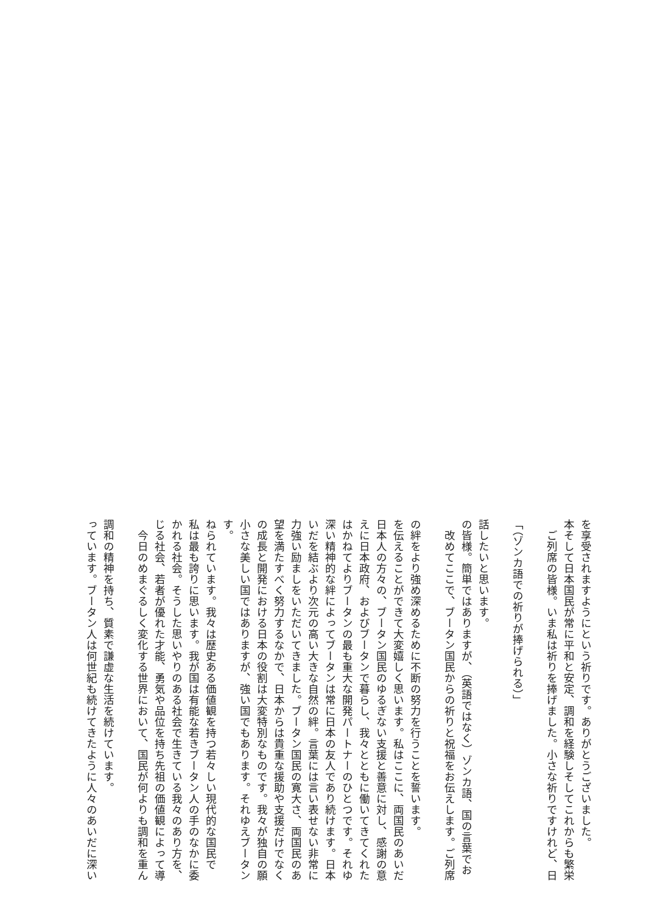っています。ブータン人は何世紀も続けてきたように人々のあいだに深い
調和の精神を持ち、質素で謙虚な生活を続けています。
　今日のめまぐるしく変化する世界において、国民が何よりも調和を重ん
じる社会、若者が優れた才能、勇気や品位を持ち先祖の価値観によって導
かれる社会。そうした思いやりのある社会で生きている我々のあり方を、
私は最も誇りに思います。我が国は有能な若きブータン人の手のなかに委
ねられています。我々は歴史ある価値観を持つ若々しい現代的な国民です。
小さな美しい国ではありますが、強い国でもあります。それゆえブータン
の成長と開発における日本の役割は大変特別なものです。我々が独自の願
望を満たすべく努力するなかで、日本からは貴重な援助や支援だけでなく
力強い励ましをいただいてきました。ブータン国民の寛大さ、両国民のあ
いだを結ぶより次元の高い大きな自然の絆。言葉には言い表せない非常に
深い精神的な絆によってブータンは常に日本の友人であり続けます。日本
はかねてよりブータンの最も重大な開発パートナーのひとつです。それゆ
えに日本政府、およびブータンで暮らし、我々とともに働いてきてくれた
日本人の方々の、ブータン国民のゆるぎない支援と善意に対し、感謝の意
を伝えることができて大変嬉しく思います。私はここに、両国民のあいだ
の絆をより強め深めるために不断の努力を行うことを誓います。
　改めてここで、ブータン国民からの祈りと祝福をお伝えします。ご列席
の皆様。簡単ではありますが、（英語ではなく）ゾンカ語、国の言葉でお
話したいと思います。
「（ゾンカ語での祈りが捧げられる）」
　ご列席の皆様。いま私は祈りを捧げました。小さな祈りですけれど、日
本そして日本国民が常に平和と安定、調和を経験しそしてこれからも繁栄
を享受されますようにという祈りです。ありがとうございました。